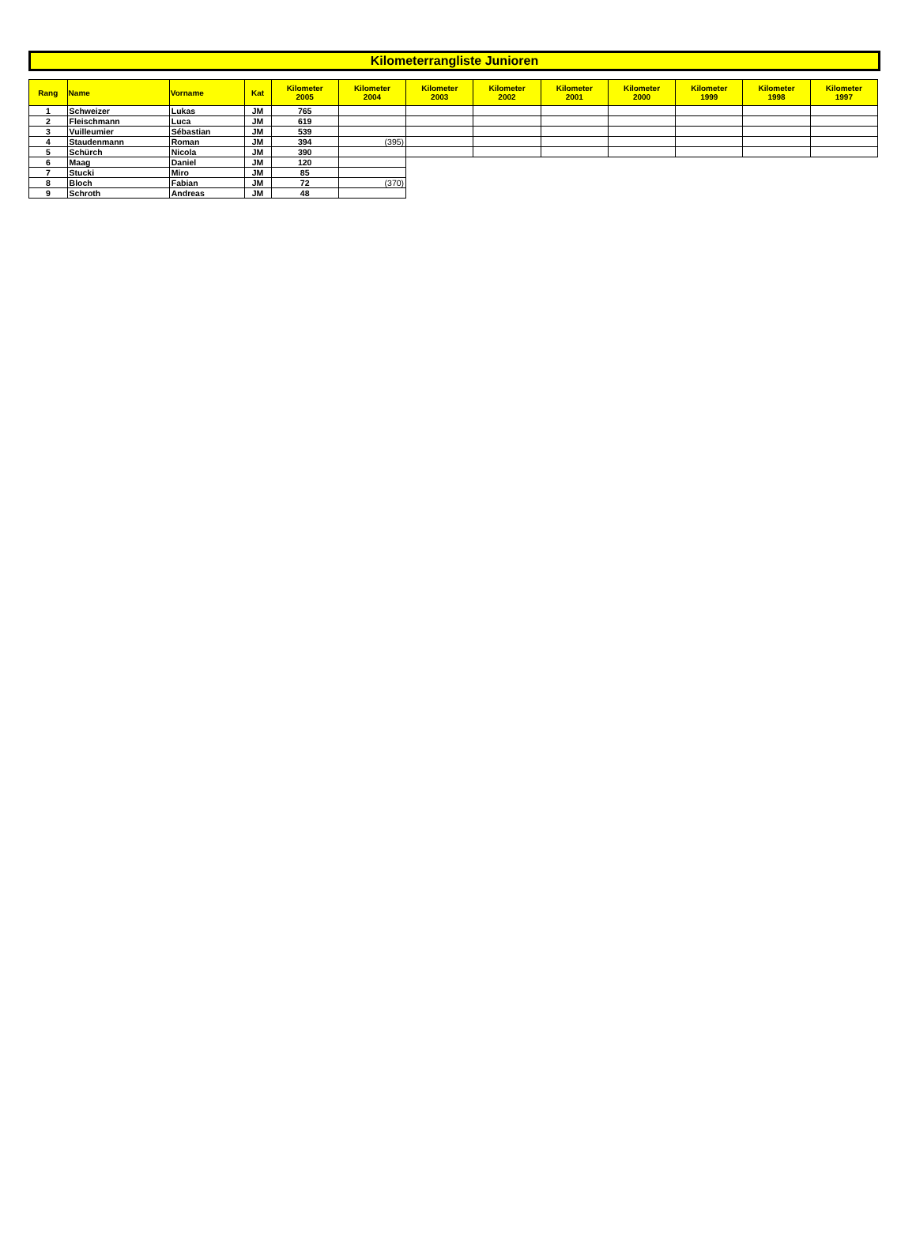Kilometerrangliste Junioren
| Rang | Name | Vorname | Kat | Kilometer 2005 | Kilometer 2004 | Kilometer 2003 | Kilometer 2002 | Kilometer 2001 | Kilometer 2000 | Kilometer 1999 | Kilometer 1998 | Kilometer 1997 |
| --- | --- | --- | --- | --- | --- | --- | --- | --- | --- | --- | --- | --- |
| 1 | Schweizer | Lukas | JM | 765 | | | | | | | | |
| 2 | Fleischmann | Luca | JM | 619 | | | | | | | | |
| 3 | Vuilleumier | Sébastian | JM | 539 | | | | | | | | |
| 4 | Staudenmann | Roman | JM | 394 | (395) | | | | | | | |
| 5 | Schürch | Nicola | JM | 390 | | | | | | | | |
| 6 | Maag | Daniel | JM | 120 | | | | | | | | |
| 7 | Stucki | Miro | JM | 85 | | | | | | | | |
| 8 | Bloch | Fabian | JM | 72 | (370) | | | | | | | |
| 9 | Schroth | Andreas | JM | 48 | | | | | | | | |